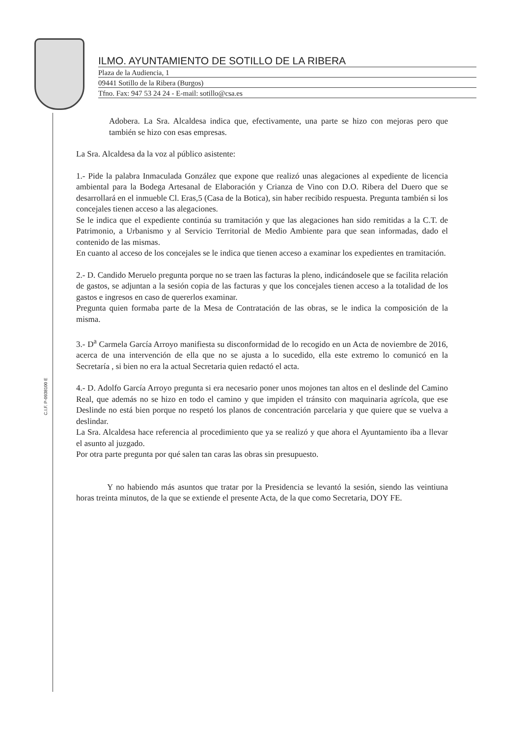ILMO. AYUNTAMIENTO DE SOTILLO DE LA RIBERA
Plaza de la Audiencia, 1
09441 Sotillo de la Ribera (Burgos)
Tfno. Fax: 947 53 24 24 - E-mail: sotillo@csa.es
C.I.F. P-0938100 E
Adobera. La Sra. Alcaldesa indica que, efectivamente, una parte se hizo con mejoras pero que también se hizo con esas empresas.
La Sra. Alcaldesa da la voz al público asistente:
1.- Pide la palabra Inmaculada González que expone que realizó unas alegaciones al expediente de licencia ambiental para la Bodega Artesanal de Elaboración y Crianza de Vino con D.O. Ribera del Duero que se desarrollará en el inmueble Cl. Eras,5 (Casa de la Botica), sin haber recibido respuesta. Pregunta también si los concejales tienen acceso a las alegaciones.
Se le indica que el expediente continúa su tramitación y que las alegaciones han sido remitidas a la C.T. de Patrimonio, a Urbanismo y al Servicio Territorial de Medio Ambiente para que sean informadas, dado el contenido de las mismas.
En cuanto al acceso de los concejales se le indica que tienen acceso a examinar los expedientes en tramitación.
2.- D. Candido Meruelo pregunta porque no se traen las facturas la pleno, indicándosele que se facilita relación de gastos, se adjuntan a la sesión copia de las facturas y que los concejales tienen acceso a la totalidad de los gastos e ingresos en caso de quererlos examinar.
Pregunta quien formaba parte de la Mesa de Contratación de las obras, se le indica la composición de la misma.
3.- D<sup>a</sup> Carmela García Arroyo manifiesta su disconformidad de lo recogido en un Acta de noviembre de 2016, acerca de una intervención de ella que no se ajusta a lo sucedido, ella este extremo lo comunicó en la Secretaría , si bien no era la actual Secretaria quien redactó el acta.
4.- D. Adolfo García Arroyo pregunta si era necesario poner unos mojones tan altos en el deslinde del Camino Real, que además no se hizo en todo el camino y que impiden el tránsito con maquinaria agrícola, que ese Deslinde no está bien porque no respetó los planos de concentración parcelaria y que quiere que se vuelva a deslindar.
La Sra. Alcaldesa hace referencia al procedimiento que ya se realizó y que ahora el Ayuntamiento iba a llevar el asunto al juzgado.
Por otra parte pregunta por qué salen tan caras las obras sin presupuesto.
Y no habiendo más asuntos que tratar por la Presidencia se levantó la sesión, siendo las veintiuna horas treinta minutos, de la que se extiende el presente Acta, de la que como Secretaria, DOY FE.